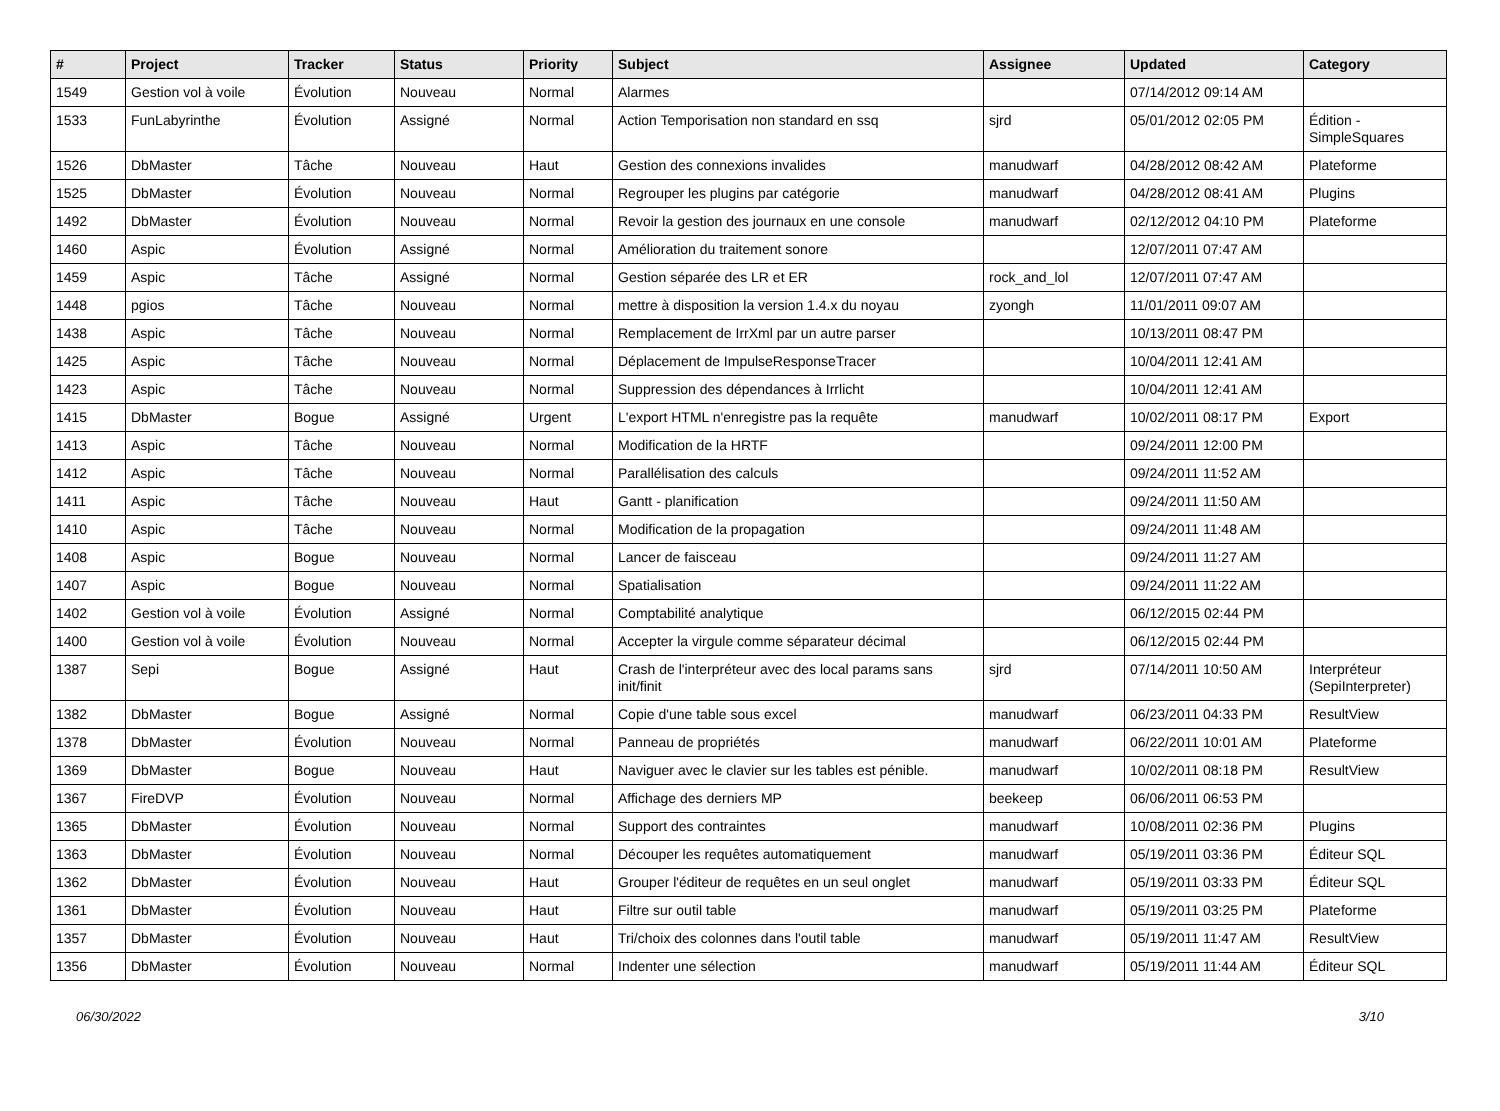| # | Project | Tracker | Status | Priority | Subject | Assignee | Updated | Category |
| --- | --- | --- | --- | --- | --- | --- | --- | --- |
| 1549 | Gestion vol à voile | Évolution | Nouveau | Normal | Alarmes | | 07/14/2012 09:14 AM | |
| 1533 | FunLabyrinthe | Évolution | Assigné | Normal | Action Temporisation non standard en ssq | sjrd | 05/01/2012 02:05 PM | Édition - SimpleSquares |
| 1526 | DbMaster | Tâche | Nouveau | Haut | Gestion des connexions invalides | manudwarf | 04/28/2012 08:42 AM | Plateforme |
| 1525 | DbMaster | Évolution | Nouveau | Normal | Regrouper les plugins par catégorie | manudwarf | 04/28/2012 08:41 AM | Plugins |
| 1492 | DbMaster | Évolution | Nouveau | Normal | Revoir la gestion des journaux en une console | manudwarf | 02/12/2012 04:10 PM | Plateforme |
| 1460 | Aspic | Évolution | Assigné | Normal | Amélioration du traitement sonore | | 12/07/2011 07:47 AM | |
| 1459 | Aspic | Tâche | Assigné | Normal | Gestion séparée des LR et ER | rock_and_lol | 12/07/2011 07:47 AM | |
| 1448 | pgios | Tâche | Nouveau | Normal | mettre à disposition la version 1.4.x du noyau | zyongh | 11/01/2011 09:07 AM | |
| 1438 | Aspic | Tâche | Nouveau | Normal | Remplacement de IrrXml par un autre parser | | 10/13/2011 08:47 PM | |
| 1425 | Aspic | Tâche | Nouveau | Normal | Déplacement de ImpulseResponseTracer | | 10/04/2011 12:41 AM | |
| 1423 | Aspic | Tâche | Nouveau | Normal | Suppression des dépendances à Irrlicht | | 10/04/2011 12:41 AM | |
| 1415 | DbMaster | Bogue | Assigné | Urgent | L'export HTML n'enregistre pas la requête | manudwarf | 10/02/2011 08:17 PM | Export |
| 1413 | Aspic | Tâche | Nouveau | Normal | Modification de la HRTF | | 09/24/2011 12:00 PM | |
| 1412 | Aspic | Tâche | Nouveau | Normal | Parallélisation des calculs | | 09/24/2011 11:52 AM | |
| 1411 | Aspic | Tâche | Nouveau | Haut | Gantt - planification | | 09/24/2011 11:50 AM | |
| 1410 | Aspic | Tâche | Nouveau | Normal | Modification de la propagation | | 09/24/2011 11:48 AM | |
| 1408 | Aspic | Bogue | Nouveau | Normal | Lancer de faisceau | | 09/24/2011 11:27 AM | |
| 1407 | Aspic | Bogue | Nouveau | Normal | Spatialisation | | 09/24/2011 11:22 AM | |
| 1402 | Gestion vol à voile | Évolution | Assigné | Normal | Comptabilité analytique | | 06/12/2015 02:44 PM | |
| 1400 | Gestion vol à voile | Évolution | Nouveau | Normal | Accepter la virgule comme séparateur décimal | | 06/12/2015 02:44 PM | |
| 1387 | Sepi | Bogue | Assigné | Haut | Crash de l'interpréteur avec des local params sans init/finit | sjrd | 07/14/2011 10:50 AM | Interpréteur (SepiInterpreter) |
| 1382 | DbMaster | Bogue | Assigné | Normal | Copie d'une table sous excel | manudwarf | 06/23/2011 04:33 PM | ResultView |
| 1378 | DbMaster | Évolution | Nouveau | Normal | Panneau de propriétés | manudwarf | 06/22/2011 10:01 AM | Plateforme |
| 1369 | DbMaster | Bogue | Nouveau | Haut | Naviguer avec le clavier sur les tables est pénible. | manudwarf | 10/02/2011 08:18 PM | ResultView |
| 1367 | FireDVP | Évolution | Nouveau | Normal | Affichage des derniers MP | beekeep | 06/06/2011 06:53 PM | |
| 1365 | DbMaster | Évolution | Nouveau | Normal | Support des contraintes | manudwarf | 10/08/2011 02:36 PM | Plugins |
| 1363 | DbMaster | Évolution | Nouveau | Normal | Découper les requêtes automatiquement | manudwarf | 05/19/2011 03:36 PM | Éditeur SQL |
| 1362 | DbMaster | Évolution | Nouveau | Haut | Grouper l'éditeur de requêtes en un seul onglet | manudwarf | 05/19/2011 03:33 PM | Éditeur SQL |
| 1361 | DbMaster | Évolution | Nouveau | Haut | Filtre sur outil table | manudwarf | 05/19/2011 03:25 PM | Plateforme |
| 1357 | DbMaster | Évolution | Nouveau | Haut | Tri/choix des colonnes dans l'outil table | manudwarf | 05/19/2011 11:47 AM | ResultView |
| 1356 | DbMaster | Évolution | Nouveau | Normal | Indenter une sélection | manudwarf | 05/19/2011 11:44 AM | Éditeur SQL |
06/30/2022 3/10